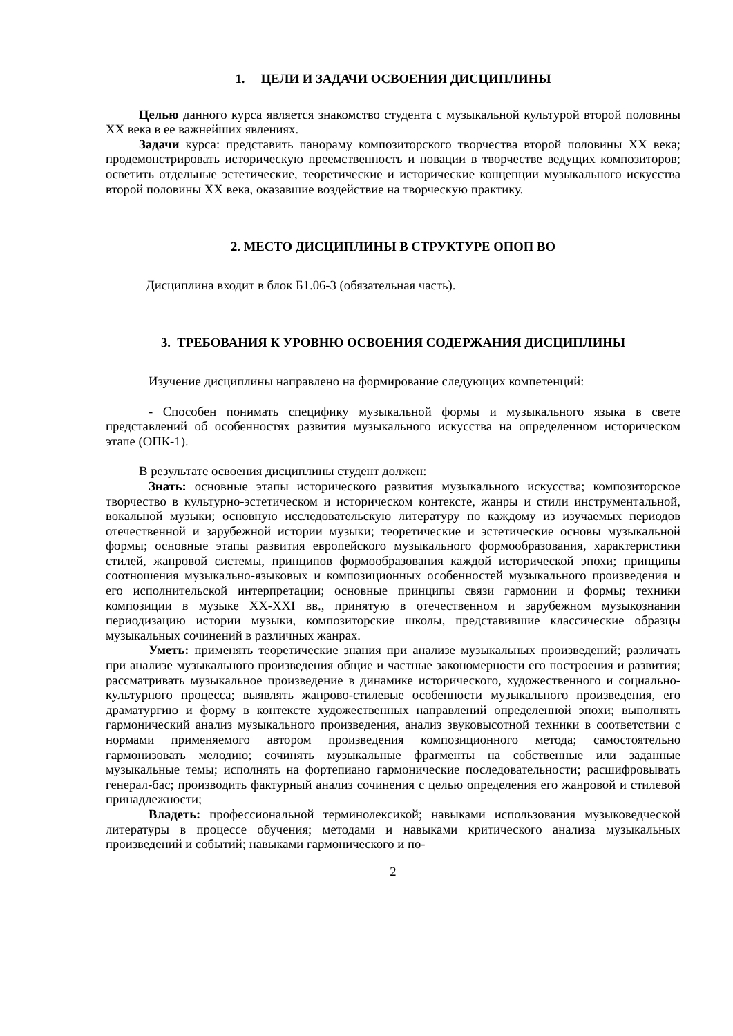1. ЦЕЛИ И ЗАДАЧИ ОСВОЕНИЯ ДИСЦИПЛИНЫ
Целью данного курса является знакомство студента с музыкальной культурой второй половины XX века в ее важнейших явлениях.
Задачи курса: представить панораму композиторского творчества второй половины XX века; продемонстрировать историческую преемственность и новации в творчестве ведущих композиторов; осветить отдельные эстетические, теоретические и исторические концепции музыкального искусства второй половины XX века, оказавшие воздействие на творческую практику.
2. МЕСТО ДИСЦИПЛИНЫ В СТРУКТУРЕ ОПОП ВО
Дисциплина входит в блок Б1.06-3 (обязательная часть).
3. ТРЕБОВАНИЯ К УРОВНЮ ОСВОЕНИЯ СОДЕРЖАНИЯ ДИСЦИПЛИНЫ
Изучение дисциплины направлено на формирование следующих компетенций:
- Способен понимать специфику музыкальной формы и музыкального языка в свете представлений об особенностях развития музыкального искусства на определенном историческом этапе (ОПК-1).
В результате освоения дисциплины студент должен:
Знать: основные этапы исторического развития музыкального искусства; композиторское творчество в культурно-эстетическом и историческом контексте, жанры и стили инструментальной, вокальной музыки; основную исследовательскую литературу по каждому из изучаемых периодов отечественной и зарубежной истории музыки; теоретические и эстетические основы музыкальной формы; основные этапы развития европейского музыкального формообразования, характеристики стилей, жанровой системы, принципов формообразования каждой исторической эпохи; принципы соотношения музыкально-языковых и композиционных особенностей музыкального произведения и его исполнительской интерпретации; основные принципы связи гармонии и формы; техники композиции в музыке XX-XXI вв., принятую в отечественном и зарубежном музыкознании периодизацию истории музыки, композиторские школы, представившие классические образцы музыкальных сочинений в различных жанрах.
Уметь: применять теоретические знания при анализе музыкальных произведений; различать при анализе музыкального произведения общие и частные закономерности его построения и развития; рассматривать музыкальное произведение в динамике историче­ского, художественного и социально-культурного процесса; выявлять жанрово-стилевые особенности музыкального произведения, его драматургию и форму в контексте художественных направлений определенной эпохи; выполнять гармонический анализ музыкального произведения, анализ звуковысотной техники в соответствии с нормами применяемого автором произведения композиционного метода; самостоятельно гармонизовать мелодию; сочинять музыкальные фрагменты на собственные или заданные музыкальные темы; исполнять на фортепиано гармонические последовательности; расшифровывать генерал-бас; производить фактурный анализ сочинения с целью определения его жанровой и стилевой принадлежности;
Владеть: профессиональной терминолексикой; навыками использования музы­коведческой литературы в процессе обучения; методами и навыками критического анализа музыкальных произведений и событий; навыками гармонического и по-
2